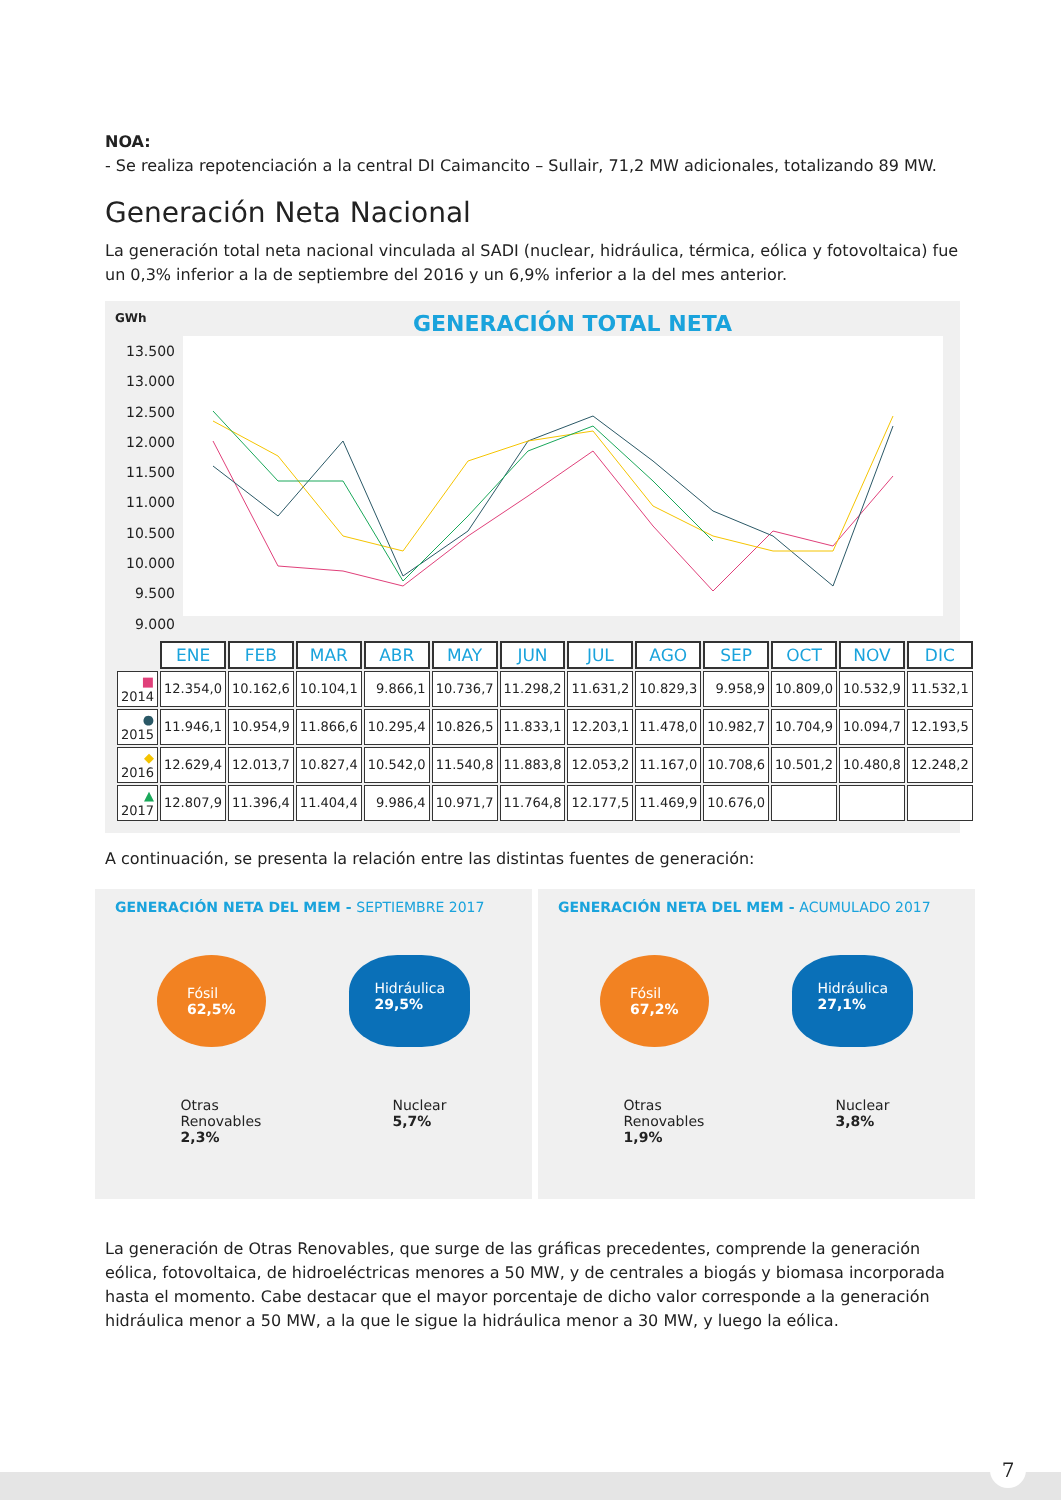NOA:
- Se realiza repotenciación a la central DI Caimancito – Sullair, 71,2 MW adicionales, totalizando 89 MW.
Generación Neta Nacional
La generación total neta nacional vinculada al SADI (nuclear, hidráulica, térmica, eólica y fotovoltaica) fue un 0,3% inferior a la de septiembre del 2016 y un 6,9% inferior a la del mes anterior.
GWh
GENERACIÓN TOTAL NETA
13.500
13.000
12.500
12.000
11.500
11.000
10.500
10.000
9.500
9.000
| | ENE | FEB | MAR | ABR | MAY | JUN | JUL | AGO | SEP | OCT | NOV | DIC |
| ■ 2014 | 12.354,0 | 10.162,6 | 10.104,1 | 9.866,1 | 10.736,7 | 11.298,2 | 11.631,2 | 10.829,3 | 9.958,9 | 10.809,0 | 10.532,9 | 11.532,1 |
| ● 2015 | 11.946,1 | 10.954,9 | 11.866,6 | 10.295,4 | 10.826,5 | 11.833,1 | 12.203,1 | 11.478,0 | 10.982,7 | 10.704,9 | 10.094,7 | 12.193,5 |
| ◆ 2016 | 12.629,4 | 12.013,7 | 10.827,4 | 10.542,0 | 11.540,8 | 11.883,8 | 12.053,2 | 11.167,0 | 10.708,6 | 10.501,2 | 10.480,8 | 12.248,2 |
| ▲ 2017 | 12.807,9 | 11.396,4 | 11.404,4 | 9.986,4 | 10.971,7 | 11.764,8 | 12.177,5 | 11.469,9 | 10.676,0 | | | |
A continuación, se presenta la relación entre las distintas fuentes de generación:
GENERACIÓN NETA DEL MEM - SEPTIEMBRE 2017
Fósil
62,5%
Hidráulica
29,5%
Otras
Renovables
2,3%
Nuclear
5,7%
GENERACIÓN NETA DEL MEM - ACUMULADO 2017
Fósil
67,2%
Hidráulica
27,1%
Otras
Renovables
1,9%
Nuclear
3,8%
La generación de Otras Renovables, que surge de las gráficas precedentes, comprende la generación eólica, fotovoltaica, de hidroeléctricas menores a 50 MW, y de centrales a biogás y biomasa incorporada hasta el momento. Cabe destacar que el mayor porcentaje de dicho valor corresponde a la generación hidráulica menor a 50 MW, a la que le sigue la hidráulica menor a 30 MW, y luego la eólica.
7